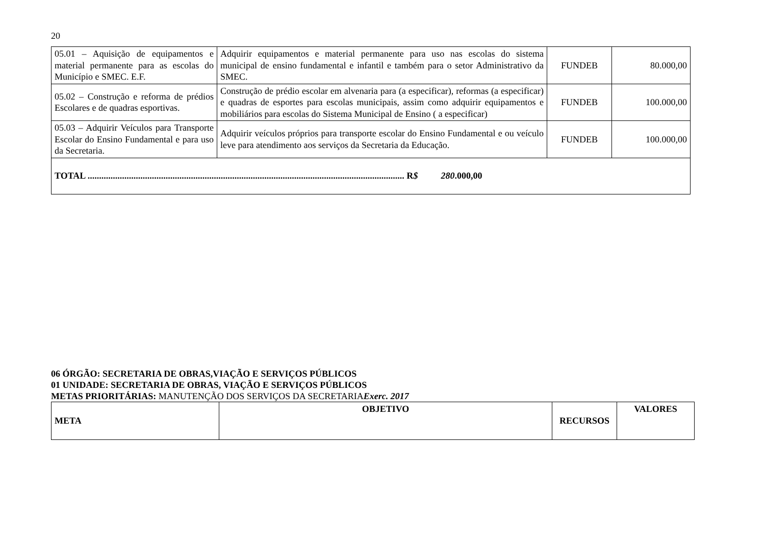20
| 05.01 – Aquisição de equipamentos e material permanente para as escolas do Município e SMEC. E.F. | Adquirir equipamentos e material permanente para uso nas escolas do sistema municipal de ensino fundamental e infantil e também para o setor Administrativo da SMEC. | FUNDEB | 80.000,00 |
| 05.02 – Construção e reforma de prédios Escolares e de quadras esportivas. | Construção de prédio escolar em alvenaria para (a especificar), reformas (a especificar) e quadras de esportes para escolas municipais, assim como adquirir equipamentos e mobiliários para escolas do Sistema Municipal de Ensino ( a especificar) | FUNDEB | 100.000,00 |
| 05.03 – Adquirir Veículos para Transporte Escolar do Ensino Fundamental e para uso da Secretaria. | Adquirir veículos próprios para transporte escolar do Ensino Fundamental e ou veículo leve para atendimento aos serviços da Secretaria da Educação. | FUNDEB | 100.000,00 |
| TOTAL .......................................................................................................................................... R $ 280 .000,00 | | | |
06 ÓRGÃO: SECRETARIA DE OBRAS,VIAÇÃO E SERVIÇOS PÚBLICOS
01 UNIDADE: SECRETARIA DE OBRAS, VIAÇÃO E SERVIÇOS PÚBLICOS
METAS PRIORITÁRIAS: MANUTENÇÃO DOS SERVIÇOS DA SECRETARIAExerc. 2017
| META | OBJETIVO | RECURSOS | VALORES |
| --- | --- | --- | --- |